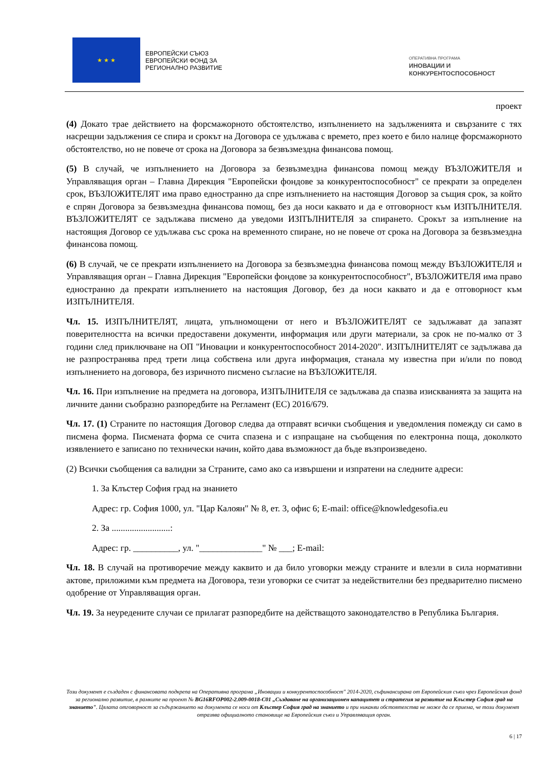★ ★ ★
ЕВРОПЕЙСКИ СЪЮЗ
ЕВРОПЕЙСКИ ФОНД ЗА
РЕГИОНАЛНО РАЗВИТИЕ
ОПЕРАТИВНА ПРОГРАМА
ИНОВАЦИИ И
КОНКУРЕНТОСПОСОБНОСТ
проект
(4) Докато трае действието на форсмажорното обстоятелство, изпълнението на задълженията и свързаните с тях насрещни задължения се спира и срокът на Договора се удължава с времето, през което е било налице форсмажорното обстоятелство, но не повече от срока на Договора за безвъзмездна финансова помощ.
(5) В случай, че изпълнението на Договора за безвъзмездна финансова помощ между ВЪЗЛОЖИТЕЛЯ и Управляващия орган – Главна Дирекция "Европейски фондове за конкурентоспособност" се прекрати за определен срок, ВЪЗЛОЖИТЕЛЯТ има право едностранно да спре изпълнението на настоящия Договор за същия срок, за който е спрян Договора за безвъзмездна финансова помощ, без да носи каквато и да е отговорност към ИЗПЪЛНИТЕЛЯ. ВЪЗЛОЖИТЕЛЯТ се задължава писмено да уведоми ИЗПЪЛНИТЕЛЯ за спирането. Срокът за изпълнение на настоящия Договор се удължава със срока на временното спиране, но не повече от срока на Договора за безвъзмездна финансова помощ.
(6) В случай, че се прекрати изпълнението на Договора за безвъзмездна финансова помощ между ВЪЗЛОЖИТЕЛЯ и Управляващия орган – Главна Дирекция "Европейски фондове за конкурентоспособност", ВЪЗЛОЖИТЕЛЯ има право едностранно да прекрати изпълнението на настоящия Договор, без да носи каквато и да е отговорност към ИЗПЪЛНИТЕЛЯ.
Чл. 15. ИЗПЪЛНИТЕЛЯТ, лицата, упълномощени от него и ВЪЗЛОЖИТЕЛЯТ се задължават да запазят поверителността на всички предоставени документи, информация или други материали, за срок не по-малко от 3 години след приключване на ОП "Иновации и конкурентоспособност 2014-2020". ИЗПЪЛНИТЕЛЯТ се задължава да не разпространява пред трети лица собствена или друга информация, станала му известна при и/или по повод изпълнението на договора, без изричното писмено съгласие на ВЪЗЛОЖИТЕЛЯ.
Чл. 16. При изпълнение на предмета на договора, ИЗПЪЛНИТЕЛЯ се задължава да спазва изискванията за защита на личните данни съобразно разпоредбите на Регламент (ЕС) 2016/679.
Чл. 17. (1) Страните по настоящия Договор следва да отправят всички съобщения и уведомления помежду си само в писмена форма. Писмената форма се счита спазена и с изпращане на съобщения по електронна поща, доколкото изявлението е записано по технически начин, който дава възможност да бъде възпроизведено.
(2) Всички съобщения са валидни за Страните, само ако са извършени и изпратени на следните адреси:
1. За Клъстер София град на знанието
Адрес: гр. София 1000, ул. "Цар Калоян" № 8, ет. 3, офис 6; E-mail: office@knowledgesofia.eu
2. За ..........................:
Адрес: гр. __________, ул. "______________" № ___; E-mail:
Чл. 18. В случай на противоречие между каквито и да било уговорки между страните и влезли в сила нормативни актове, приложими към предмета на Договора, тези уговорки се считат за недействителни без предварително писмено одобрение от Управляващия орган.
Чл. 19. За неуредените случаи се прилагат разпоредбите на действащото законодателство в Република България.
Този документ е създаден с финансовата подкрепа на Оперативна програма „Иновации и конкурентоспособност" 2014-2020, съфинансирана от Европейския съюз чрез Европейския фонд за регионално развитие, в рамките на проект № BG16RFOP002-2.009-0018-C01 „Създаване на организационен капацитет и стратегия за развитие на Клъстер София град на знанието". Цялата отговорност за съдържанието на документа се носи от Клъстер София град на знанието и при никакви обстоятелства не може да се приема, че този документ отразява официалното становище на Европейския съюз и Управляващия орган.
6 | 17